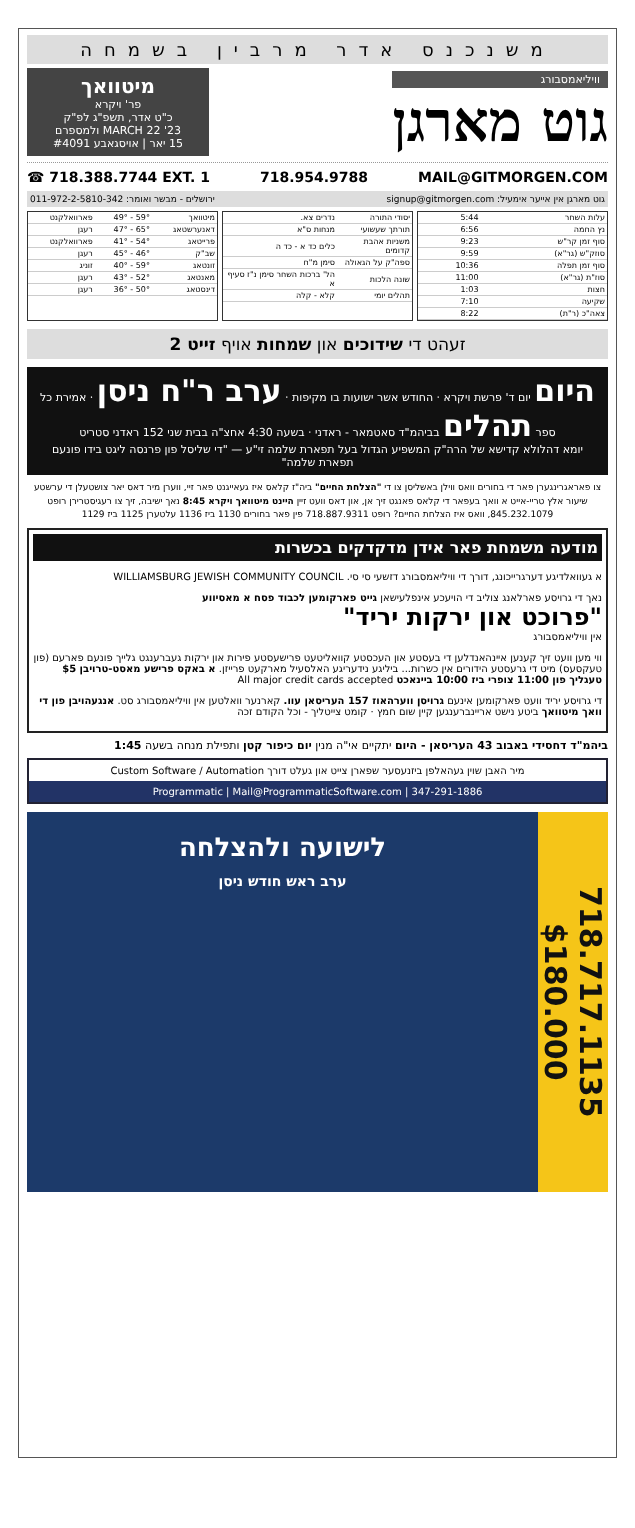משנכנס אדר מרבין בשמחה
וויליאמסבורג
גוט מארגן
מיטוואך
פר' ויקרא
כ"ט אדר, תשפ"ג לפ"ק
MARCH 22 '23 ולמספרם
15 יאר | אויסגאבע #4091
☎ 718.388.7744 EXT. 1 718.954.9788 MAIL@GITMORGEN.COM
גוט מארגן אין אייער אימעיל: signup@gitmorgen.com ירושלים - מבשר ואומר: 011-972-2-5810-342
| עלות השחר | 5:44 |
| נץ החמה | 6:56 |
| סוף זמן קר"ש | 9:23 |
| סוזק"ש (גר"א) | 9:59 |
| סוף זמן תפלה | 10:36 |
| סוז"ת (גר"א) | 11:00 |
| חצות | 1:03 |
| שקיעה | 7:10 |
| צאה"כ (ר"ת) | 8:22 |
| יסודי התורה | נדרים צא. |
| תורתך שעשועי | מנחות ס"א |
| משניות אהבת קדומים | כלים כד א - כד ה |
| ספה"ק על הגאולה | סימן מ"ח |
| שונה הלכות | הל' ברכות השחר סימן נ"ז סעיף א |
| תהלים יומי | קלא - קלה |
| מיטוואך | 59° - 49° | פארוואלקנט |
| דאנערשטאג | 65° - 47° | רעגן |
| פרייטאג | 54° - 41° | פארוואלקנט |
| שב"ק | 46° - 45° | רעגן |
| זונטאג | 59° - 40° | זוניג |
| מאנטאג | 52° - 43° | רעגן |
| דינסטאג | 50° - 36° | רעגן |
זעהט די שידוכים און שמחות אויף זייט 2
היום יום ד' פרשת ויקרא · החודש אשר ישועות בו מקיפות · ערב ר"ח ניסן · אמירת כל ספר תהלים בביהמ"ד סאטמאר - ראדני · בשעה 4:30 אחצ"ה בבית שני 152 ראדני סטריט
יומא דהלולא קדישא של הרה"ק המשפיע הגדול בעל תפארת שלמה זי"ע — "די שליסל פון פרנסה ליגט בידו פונעם תפארת שלמה"
צו פאראגרינגערן פאר די בחורים וואס ווילן באשליסן צו די "הצלחת החיים" ביה"ז קלאס איז געאייגנט פאר זיי, ווערן מיר דאס יאר צושטעלן די ערשטע שיעור אלץ טריי-אייט א וואך בעפאר די קלאס פאנגט זיך אן, און דאס וועט זיין היינט מיטוואך ויקרא 8:45 נאך ישיבה, זיך צו רעגיסטרירן רופט 845.232.1079, וואס איז הצלחת החיים? רופט 718.887.9311 פין פאר בחורים 1130 ביז 1136 עלטערן 1125 ביז 1129
מודעה משמחת פאר אידן מדקדקים בכשרות
א געוואלדיגע דערגרייכונג, דורך די וויליאמסבורג דזשעי סי סי. WILLIAMSBURG JEWISH COMMUNITY COUNCIL
נאך די גרויסע פארלאנג צוליב די הויעכע אינפלעישאן גייט פארקומען לכבוד פסח א מאסיווע
"פרוכט און ירקות יריד"
אין וויליאמסבורג
ווי מען וועט זיך קענען איינהאנדלען די בעסטע און העכסטע קוואליטעט פרישעסטע פירות און ירקות געברענגט גלייך פונעם פארעם (פון טעקסעס) מיט די גרעסטע הידורים אין כשרות... ביליגע נידעריגע האלסעיל מארקעט פרייזן. א באקס פרישע מאסט-טרויבן $5 טעגליך פון 11:00 צופרי ביז 10:00 ביינאכט All major credit cards accepted
די גרויסע יריד וועט פארקומען אינעם גרויסן ווערהאוז 157 העריסאן עוו. קארנער וואלטען אין וויליאמסבורג סט. אנגעהויבן פון די וואך מיטוואך ביטע נישט אריינברענגען קיין שום חמץ · קומט צייטליך - וכל הקודם זכה
ביהמ"ד דחסידי באבוב 43 העריסאן - היום יתקיים אי"ה מנין יום כיפור קטן ותפילת מנחה בשעה 1:45
מיר האבן שוין געהאלפן ביזנעסער שפארן צייט און געלט דורך Custom Software / Automation
Programmatic | Mail@ProgrammaticSoftware.com | 347-291-1886
718.717.1135 $180.000
לישועה ולהצלחה
ערב ראש חודש ניסן